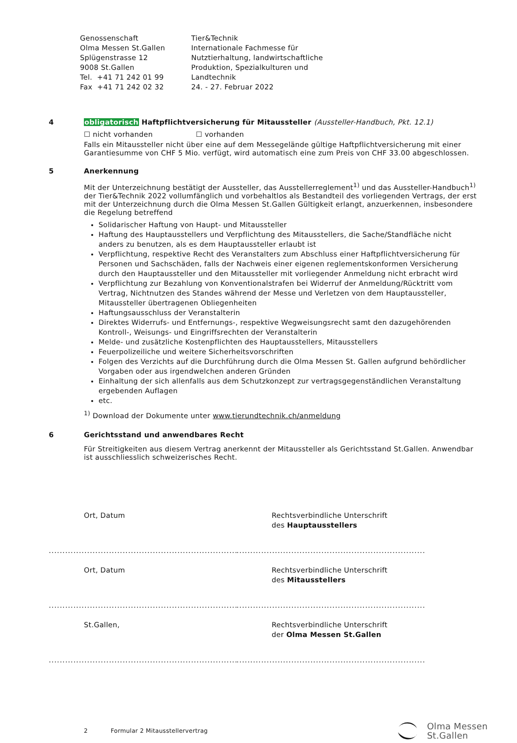Genossenschaft
Olma Messen St.Gallen
Splügenstrasse 12
9008 St.Gallen
Tel. +41 71 242 01 99
Fax +41 71 242 02 32
Tier&Technik
Internationale Fachmesse für
Nutztierhaltung, landwirtschaftliche
Produktion, Spezialkulturen und
Landtechnik
24. - 27. Februar 2022
4
obligatorisch Haftpflichtversicherung für Mitaussteller (Aussteller-Handbuch, Pkt. 12.1)
☐ nicht vorhanden ☐ vorhanden
Falls ein Mitaussteller nicht über eine auf dem Messegelände gültige Haftpflichtversicherung mit einer Garantiesumme von CHF 5 Mio. verfügt, wird automatisch eine zum Preis von CHF 33.00 abgeschlossen.
5
Anerkennung
Mit der Unterzeichnung bestätigt der Aussteller, das Ausstellerreglement<sup>1)</sup> und das Aussteller-Handbuch<sup>1)</sup> der Tier&Technik 2022 vollumfänglich und vorbehaltlos als Bestandteil des vorliegenden Vertrags, der erst mit der Unterzeichnung durch die Olma Messen St.Gallen Gültigkeit erlangt, anzuerkennen, insbesondere die Regelung betreffend
Solidarischer Haftung von Haupt- und Mitaussteller
Haftung des Hauptausstellers und Verpflichtung des Mitausstellers, die Sache/Standfläche nicht anders zu benutzen, als es dem Hauptaussteller erlaubt ist
Verpflichtung, respektive Recht des Veranstalters zum Abschluss einer Haftpflichtversicherung für Personen und Sachschäden, falls der Nachweis einer eigenen reglementskonformen Versicherung durch den Hauptaussteller und den Mitaussteller mit vorliegender Anmeldung nicht erbracht wird
Verpflichtung zur Bezahlung von Konventionalstrafen bei Widerruf der Anmeldung/Rücktritt vom Vertrag, Nichtnutzen des Standes während der Messe und Verletzen von dem Hauptaussteller, Mitaussteller übertragenen Obliegenheiten
Haftungsausschluss der Veranstalterin
Direktes Widerrufs- und Entfernungs-, respektive Wegweisungsrecht samt den dazugehörenden Kontroll-, Weisungs- und Eingriffsrechten der Veranstalterin
Melde- und zusätzliche Kostenpflichten des Hauptausstellers, Mitausstellers
Feuerpolizeiliche und weitere Sicherheitsvorschriften
Folgen des Verzichts auf die Durchführung durch die Olma Messen St. Gallen aufgrund behördlicher Vorgaben oder aus irgendwelchen anderen Gründen
Einhaltung der sich allenfalls aus dem Schutzkonzept zur vertragsgegenständlichen Veranstaltung ergebenden Auflagen
etc.
<sup>1)</sup> Download der Dokumente unter www.tierundtechnik.ch/anmeldung
6
Gerichtsstand und anwendbares Recht
Für Streitigkeiten aus diesem Vertrag anerkennt der Mitaussteller als Gerichtsstand St.Gallen. Anwendbar ist ausschliesslich schweizerisches Recht.
Ort, Datum Rechtsverbindliche Unterschrift
des Hauptausstellers
.....................................................................................................................................................
Ort, Datum Rechtsverbindliche Unterschrift
des Mitausstellers
.....................................................................................................................................................
St.Gallen, Rechtsverbindliche Unterschrift
der Olma Messen St.Gallen
.....................................................................................................................................................
2 Formular 2 Mitausstellervertrag
Olma Messen
St.Gallen